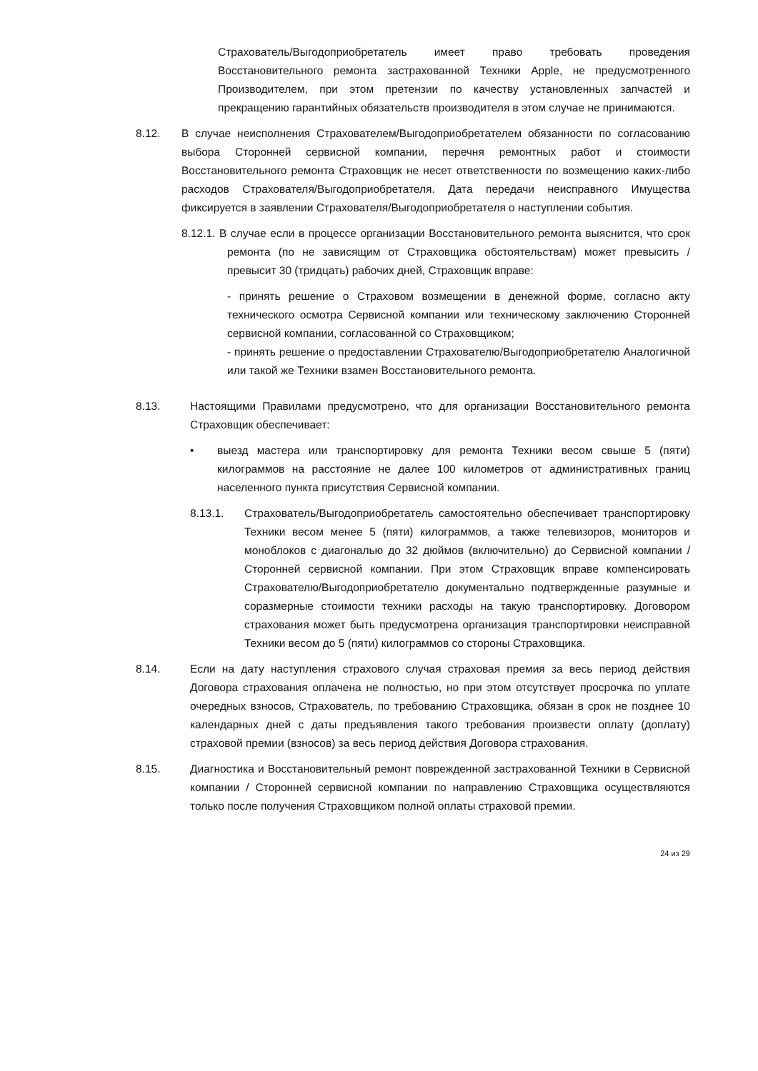Страхователь/Выгодоприобретатель имеет право требовать проведения Восстановительного ремонта застрахованной Техники Apple, не предусмотренного Производителем, при этом претензии по качеству установленных запчастей и прекращению гарантийных обязательств производителя в этом случае не принимаются.
8.12. В случае неисполнения Страхователем/Выгодоприобретателем обязанности по согласованию выбора Сторонней сервисной компании, перечня ремонтных работ и стоимости Восстановительного ремонта Страховщик не несет ответственности по возмещению каких-либо расходов Страхователя/Выгодоприобретателя. Дата передачи неисправного Имущества фиксируется в заявлении Страхователя/Выгодоприобретателя о наступлении события.
8.12.1. В случае если в процессе организации Восстановительного ремонта выяснится, что срок ремонта (по не зависящим от Страховщика обстоятельствам) может превысить / превысит 30 (тридцать) рабочих дней, Страховщик вправе:
- принять решение о Страховом возмещении в денежной форме, согласно акту технического осмотра Сервисной компании или техническому заключению Сторонней сервисной компании, согласованной со Страховщиком;
- принять решение о предоставлении Страхователю/Выгодоприобретателю Аналогичной или такой же Техники взамен Восстановительного ремонта.
8.13. Настоящими Правилами предусмотрено, что для организации Восстановительного ремонта Страховщик обеспечивает:
• выезд мастера или транспортировку для ремонта Техники весом свыше 5 (пяти) килограммов на расстояние не далее 100 километров от административных границ населенного пункта присутствия Сервисной компании.
8.13.1. Страхователь/Выгодоприобретатель самостоятельно обеспечивает транспортировку Техники весом менее 5 (пяти) килограммов, а также телевизоров, мониторов и моноблоков с диагональю до 32 дюймов (включительно) до Сервисной компании / Сторонней сервисной компании. При этом Страховщик вправе компенсировать Страхователю/Выгодоприобретателю документально подтвержденные разумные и соразмерные стоимости техники расходы на такую транспортировку. Договором страхования может быть предусмотрена организация транспортировки неисправной Техники весом до 5 (пяти) килограммов со стороны Страховщика.
8.14. Если на дату наступления страхового случая страховая премия за весь период действия Договора страхования оплачена не полностью, но при этом отсутствует просрочка по уплате очередных взносов, Страхователь, по требованию Страховщика, обязан в срок не позднее 10 календарных дней с даты предъявления такого требования произвести оплату (доплату) страховой премии (взносов) за весь период действия Договора страхования.
8.15. Диагностика и Восстановительный ремонт поврежденной застрахованной Техники в Сервисной компании / Сторонней сервисной компании по направлению Страховщика осуществляются только после получения Страховщиком полной оплаты страховой премии.
24 из 29